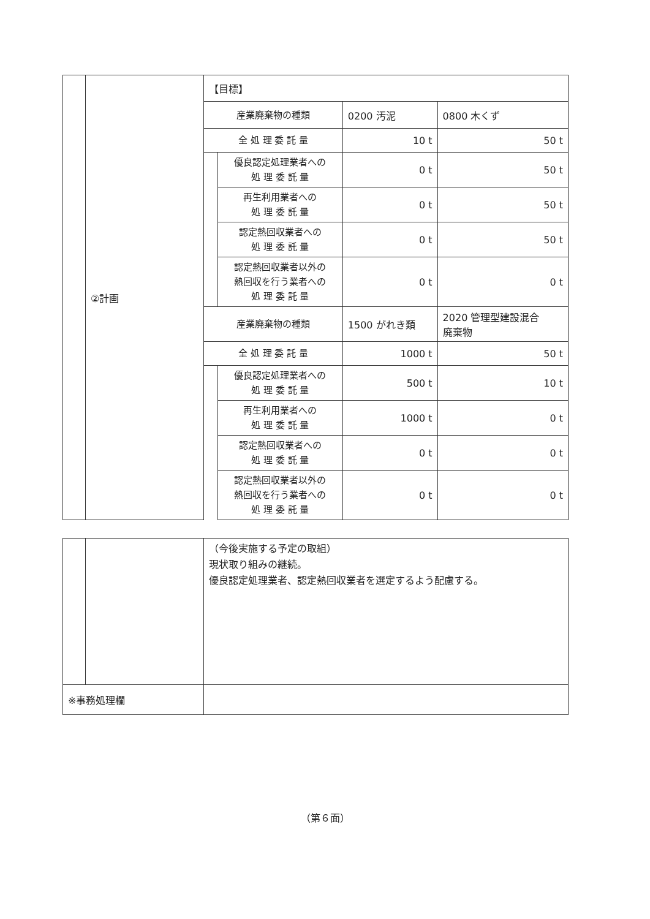| | ②計画 | 【目標】 | | | |
| | | 産業廃棄物の種類 | | 0200 汚泥 | 0800 木くず |
| | | 全 処 理 委 託 量 | | 10 t | 50 t |
| | | | 優良認定処理業者への 処 理 委 託 量 | 0 t | 50 t |
| | | | 再生利用業者への 処 理 委 託 量 | 0 t | 50 t |
| | | | 認定熱回収業者への 処 理 委 託 量 | 0 t | 50 t |
| | | | 認定熱回収業者以外の 熱回収を行う業者への 処 理 委 託 量 | 0 t | 0 t |
| | | 産業廃棄物の種類 | | 1500 がれき類 | 2020 管理型建設混合 廃棄物 |
| | | 全 処 理 委 託 量 | | 1000 t | 50 t |
| | | | 優良認定処理業者への 処 理 委 託 量 | 500 t | 10 t |
| | | | 再生利用業者への 処 理 委 託 量 | 1000 t | 0 t |
| | | | 認定熱回収業者への 処 理 委 託 量 | 0 t | 0 t |
| | | | 認定熱回収業者以外の 熱回収を行う業者への 処 理 委 託 量 | 0 t | 0 t |
| | | （今後実施する予定の取組） 現状取り組みの継続。 優良認定処理業者、認定熱回収業者を選定するよう配慮する。 |
| ※事務処理欄 | | |
（第６面）